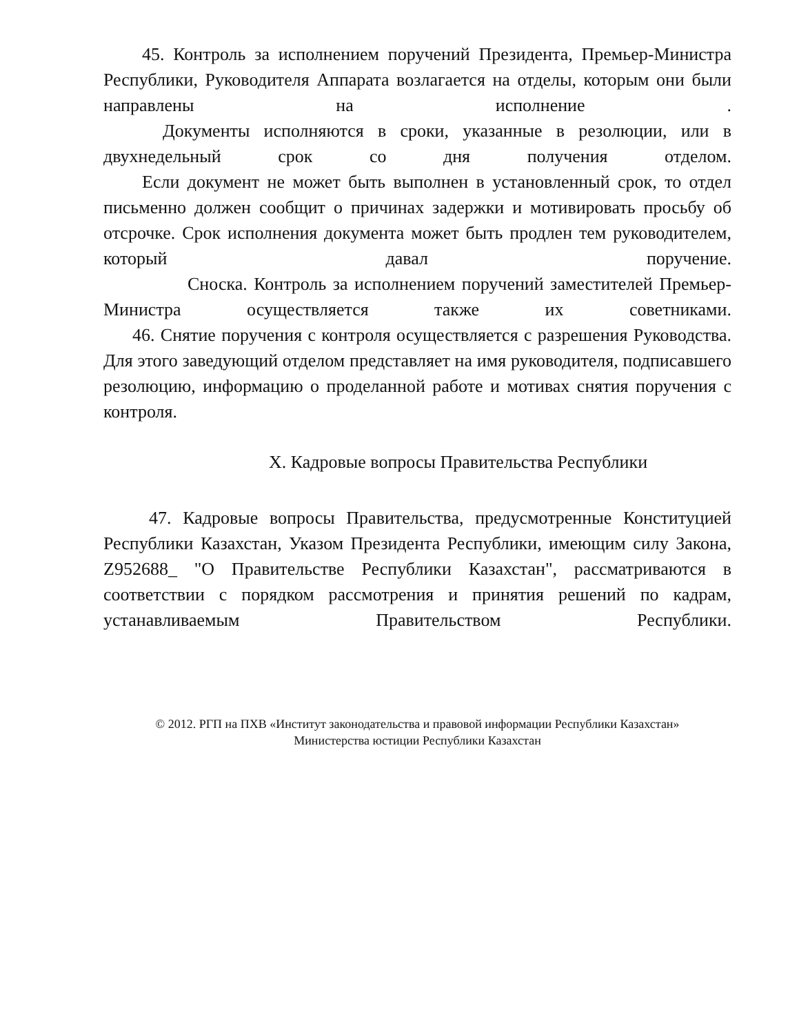45. Контроль за исполнением поручений Президента, Премьер-Министра Республики, Руководителя Аппарата возлагается на отделы, которым они были направлены на исполнение .
Документы исполняются в сроки, указанные в резолюции, или в двухнедельный срок со дня получения отделом.
Если документ не может быть выполнен в установленный срок, то отдел письменно должен сообщит о причинах задержки и мотивировать просьбу об отсрочке. Срок исполнения документа может быть продлен тем руководителем, который давал поручение.
Сноска. Контроль за исполнением поручений заместителей Премьер-Министра осуществляется также их советниками.
46. Снятие поручения с контроля осуществляется с разрешения Руководства. Для этого заведующий отделом представляет на имя руководителя, подписавшего резолюцию, информацию о проделанной работе и мотивах снятия поручения с контроля.
X. Кадровые вопросы Правительства Республики
47. Кадровые вопросы Правительства, предусмотренные Конституцией Республики Казахстан, Указом Президента Республики, имеющим силу Закона, Z952688_ "О Правительстве Республики Казахстан", рассматриваются в соответствии с порядком рассмотрения и принятия решений по кадрам, устанавливаемым Правительством Республики.
© 2012. РГП на ПХВ «Институт законодательства и правовой информации Республики Казахстан»
Министерства юстиции Республики Казахстан